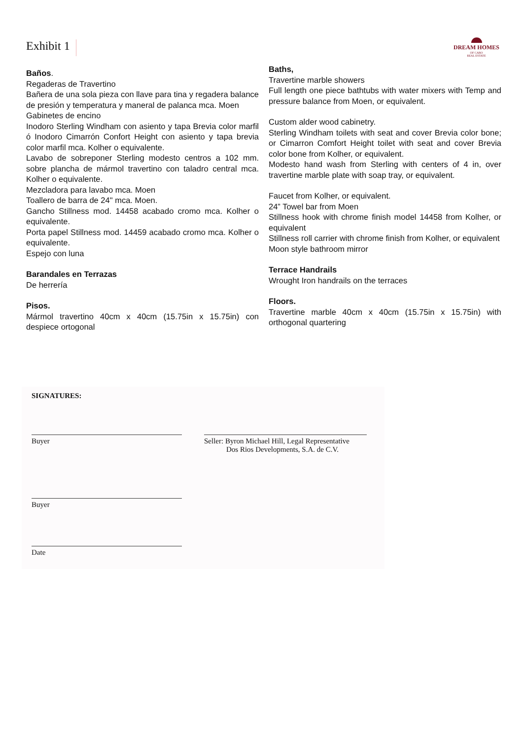Exhibit 1
DREAM HOMES
OF CABO
REAL ESTATE
Baños.
Regaderas de Travertino
Bañera de una sola pieza con llave para tina y regadera balance de presión y temperatura y maneral de palanca mca. Moen
Gabinetes de encino
Inodoro Sterling Windham con asiento y tapa Brevia color marfil ó Inodoro Cimarrón Confort Height con asiento y tapa brevia color marfil mca. Kolher o equivalente.
Lavabo de sobreponer Sterling modesto centros a 102 mm. sobre plancha de mármol travertino con taladro central mca. Kolher o equivalente.
Mezcladora para lavabo mca. Moen
Toallero de barra de 24" mca. Moen.
Gancho Stillness mod. 14458 acabado cromo mca. Kolher o equivalente.
Porta papel Stillness mod. 14459 acabado cromo mca. Kolher o equivalente.
Espejo con luna
Barandales en Terrazas
De herrería
Pisos.
Mármol travertino 40cm x 40cm (15.75in x 15.75in) con despiece ortogonal
Baths,
Travertine marble showers
Full length one piece bathtubs with water mixers with Temp and pressure balance from Moen, or equivalent.
Custom alder wood cabinetry.
Sterling Windham toilets with seat and cover Brevia color bone; or Cimarron Comfort Height toilet with seat and cover Brevia color bone from Kolher, or equivalent.
Modesto hand wash from Sterling with centers of 4 in, over travertine marble plate with soap tray, or equivalent.
Faucet from Kolher, or equivalent.
24” Towel bar from Moen
Stillness hook with chrome finish model 14458 from Kolher, or equivalent
Stillness roll carrier with chrome finish from Kolher, or equivalent
Moon style bathroom mirror
Terrace Handrails
Wrought Iron handrails on the terraces
Floors.
Travertine marble 40cm x 40cm (15.75in x 15.75in) with orthogonal quartering
SIGNATURES:
Buyer Seller: Byron Michael Hill, Legal Representative
Dos Rios Developments, S.A. de C.V.
Buyer
Date